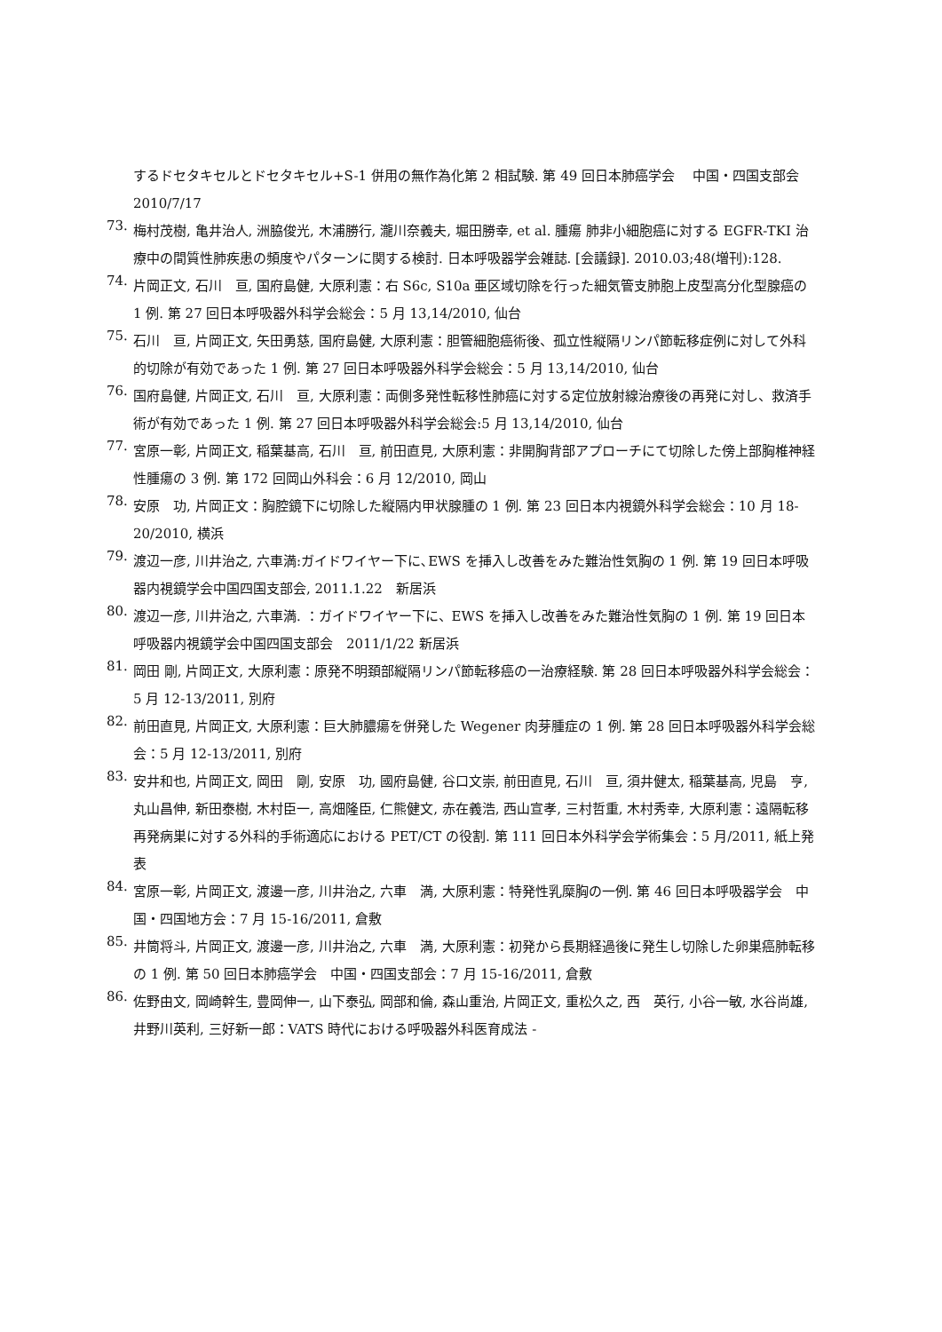するドセタキセルとドセタキセル+S-1 併用の無作為化第 2 相試験. 第 49 回日本肺癌学会　 中国・四国支部会 2010/7/17
73.
梅村茂樹, 亀井治人, 洲脇俊光, 木浦勝行, 瀧川奈義夫, 堀田勝幸, et al. 腫瘍 肺非小細胞癌に対する EGFR-TKI 治療中の間質性肺疾患の頻度やパターンに関する検討. 日本呼吸器学会雑誌. [会議録]. 2010.03;48(増刊):128.
74.
片岡正文, 石川　亘, 国府島健, 大原利憲：右 S6c, S10a 亜区域切除を行った細気管支肺胞上皮型高分化型腺癌の 1 例. 第 27 回日本呼吸器外科学会総会：5 月 13,14/2010, 仙台
75.
石川　亘, 片岡正文, 矢田勇慈, 国府島健, 大原利憲：胆管細胞癌術後、孤立性縦隔リンパ節転移症例に対して外科的切除が有効であった 1 例. 第 27 回日本呼吸器外科学会総会：5 月 13,14/2010, 仙台
76.
国府島健, 片岡正文, 石川　亘, 大原利憲：両側多発性転移性肺癌に対する定位放射線治療後の再発に対し、救済手術が有効であった 1 例. 第 27 回日本呼吸器外科学会総会:5 月 13,14/2010, 仙台
77.
宮原一彰, 片岡正文, 稲葉基高, 石川　亘, 前田直見, 大原利憲：非開胸背部アプローチにて切除した傍上部胸椎神経性腫瘍の 3 例. 第 172 回岡山外科会：6 月 12/2010, 岡山
78.
安原　功, 片岡正文：胸腔鏡下に切除した縦隔内甲状腺腫の 1 例. 第 23 回日本内視鏡外科学会総会：10 月 18-20/2010, 横浜
79.
渡辺一彦, 川井治之, 六車満:ガイドワイヤー下に､EWS を挿入し改善をみた難治性気胸の 1 例. 第 19 回日本呼吸器内視鏡学会中国四国支部会, 2011.1.22　新居浜
80.
渡辺一彦, 川井治之, 六車満. ：ガイドワイヤー下に、EWS を挿入し改善をみた難治性気胸の 1 例. 第 19 回日本呼吸器内視鏡学会中国四国支部会　2011/1/22 新居浜
81.
岡田 剛, 片岡正文, 大原利憲：原発不明頚部縦隔リンパ節転移癌の一治療経験. 第 28 回日本呼吸器外科学会総会：5 月 12-13/2011, 別府
82.
前田直見, 片岡正文, 大原利憲：巨大肺膿瘍を併発した Wegener 肉芽腫症の 1 例. 第 28 回日本呼吸器外科学会総会：5 月 12-13/2011, 別府
83.
安井和也, 片岡正文, 岡田　剛, 安原　功, 國府島健, 谷口文崇, 前田直見, 石川　亘, 須井健太, 稲葉基高, 児島　亨, 丸山昌伸, 新田泰樹, 木村臣一, 高畑隆臣, 仁熊健文, 赤在義浩, 西山宣孝, 三村哲重, 木村秀幸, 大原利憲：遠隔転移再発病巣に対する外科的手術適応における PET/CT の役割. 第 111 回日本外科学会学術集会：5 月/2011, 紙上発表
84.
宮原一彰, 片岡正文, 渡邊一彦, 川井治之, 六車　満, 大原利憲：特発性乳糜胸の一例. 第 46 回日本呼吸器学会　中国・四国地方会：7 月 15-16/2011, 倉敷
85.
井筒将斗, 片岡正文, 渡邊一彦, 川井治之, 六車　満, 大原利憲：初発から長期経過後に発生し切除した卵巣癌肺転移の 1 例. 第 50 回日本肺癌学会　中国・四国支部会：7 月 15-16/2011, 倉敷
86.
佐野由文, 岡崎幹生, 豊岡伸一, 山下泰弘, 岡部和倫, 森山重治, 片岡正文, 重松久之, 西　英行, 小谷一敏, 水谷尚雄, 井野川英利, 三好新一郎：VATS 時代における呼吸器外科医育成法 -